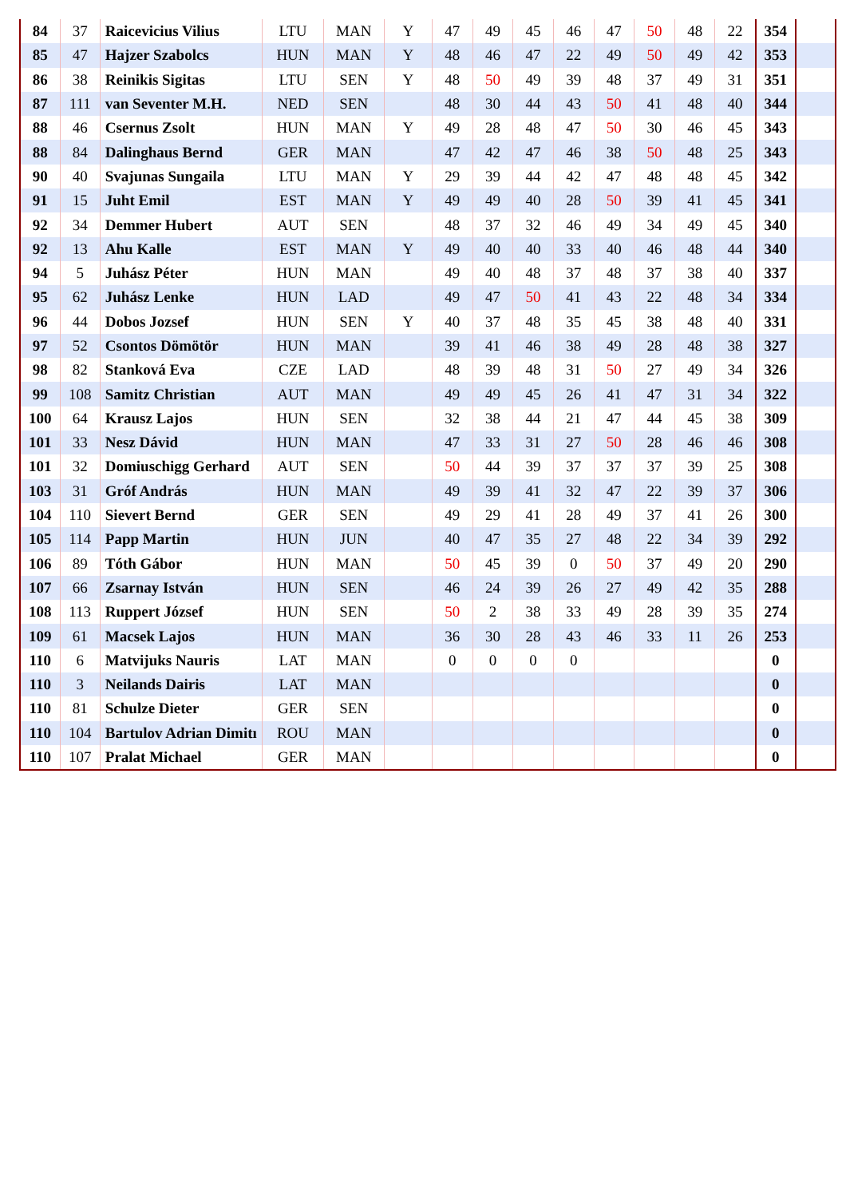| 84 | 37 | Raicevicius Vilius | LTU | MAN | Y | 47 | 49 | 45 | 46 | 47 | 50 | 48 | 22 | 354 | |
| 85 | 47 | Hajzer Szabolcs | HUN | MAN | Y | 48 | 46 | 47 | 22 | 49 | 50 | 49 | 42 | 353 | |
| 86 | 38 | Reinikis Sigitas | LTU | SEN | Y | 48 | 50 | 49 | 39 | 48 | 37 | 49 | 31 | 351 | |
| 87 | 111 | van Seventer M.H. | NED | SEN | | 48 | 30 | 44 | 43 | 50 | 41 | 48 | 40 | 344 | |
| 88 | 46 | Csernus Zsolt | HUN | MAN | Y | 49 | 28 | 48 | 47 | 50 | 30 | 46 | 45 | 343 | |
| 88 | 84 | Dalinghaus Bernd | GER | MAN | | 47 | 42 | 47 | 46 | 38 | 50 | 48 | 25 | 343 | |
| 90 | 40 | Svajunas Sungaila | LTU | MAN | Y | 29 | 39 | 44 | 42 | 47 | 48 | 48 | 45 | 342 | |
| 91 | 15 | Juht Emil | EST | MAN | Y | 49 | 49 | 40 | 28 | 50 | 39 | 41 | 45 | 341 | |
| 92 | 34 | Demmer Hubert | AUT | SEN | | 48 | 37 | 32 | 46 | 49 | 34 | 49 | 45 | 340 | |
| 92 | 13 | Ahu Kalle | EST | MAN | Y | 49 | 40 | 40 | 33 | 40 | 46 | 48 | 44 | 340 | |
| 94 | 5 | Juhász Péter | HUN | MAN | | 49 | 40 | 48 | 37 | 48 | 37 | 38 | 40 | 337 | |
| 95 | 62 | Juhász Lenke | HUN | LAD | | 49 | 47 | 50 | 41 | 43 | 22 | 48 | 34 | 334 | |
| 96 | 44 | Dobos Jozsef | HUN | SEN | Y | 40 | 37 | 48 | 35 | 45 | 38 | 48 | 40 | 331 | |
| 97 | 52 | Csontos Dömötör | HUN | MAN | | 39 | 41 | 46 | 38 | 49 | 28 | 48 | 38 | 327 | |
| 98 | 82 | Stanková Eva | CZE | LAD | | 48 | 39 | 48 | 31 | 50 | 27 | 49 | 34 | 326 | |
| 99 | 108 | Samitz Christian | AUT | MAN | | 49 | 49 | 45 | 26 | 41 | 47 | 31 | 34 | 322 | |
| 100 | 64 | Krausz Lajos | HUN | SEN | | 32 | 38 | 44 | 21 | 47 | 44 | 45 | 38 | 309 | |
| 101 | 33 | Nesz Dávid | HUN | MAN | | 47 | 33 | 31 | 27 | 50 | 28 | 46 | 46 | 308 | |
| 101 | 32 | Domiuschigg Gerhard | AUT | SEN | | 50 | 44 | 39 | 37 | 37 | 37 | 39 | 25 | 308 | |
| 103 | 31 | Gróf András | HUN | MAN | | 49 | 39 | 41 | 32 | 47 | 22 | 39 | 37 | 306 | |
| 104 | 110 | Sievert Bernd | GER | SEN | | 49 | 29 | 41 | 28 | 49 | 37 | 41 | 26 | 300 | |
| 105 | 114 | Papp Martin | HUN | JUN | | 40 | 47 | 35 | 27 | 48 | 22 | 34 | 39 | 292 | |
| 106 | 89 | Tóth Gábor | HUN | MAN | | 50 | 45 | 39 | 0 | 50 | 37 | 49 | 20 | 290 | |
| 107 | 66 | Zsarnay István | HUN | SEN | | 46 | 24 | 39 | 26 | 27 | 49 | 42 | 35 | 288 | |
| 108 | 113 | Ruppert József | HUN | SEN | | 50 | 2 | 38 | 33 | 49 | 28 | 39 | 35 | 274 | |
| 109 | 61 | Macsek Lajos | HUN | MAN | | 36 | 30 | 28 | 43 | 46 | 33 | 11 | 26 | 253 | |
| 110 | 6 | Matvijuks Nauris | LAT | MAN | | 0 | 0 | 0 | 0 | | | | | 0 | |
| 110 | 3 | Neilands Dairis | LAT | MAN | | | | | | | | | | 0 | |
| 110 | 81 | Schulze Dieter | GER | SEN | | | | | | | | | | 0 | |
| 110 | 104 | Bartulov Adrian Dimitı | ROU | MAN | | | | | | | | | | 0 | |
| 110 | 107 | Pralat Michael | GER | MAN | | | | | | | | | | 0 | |